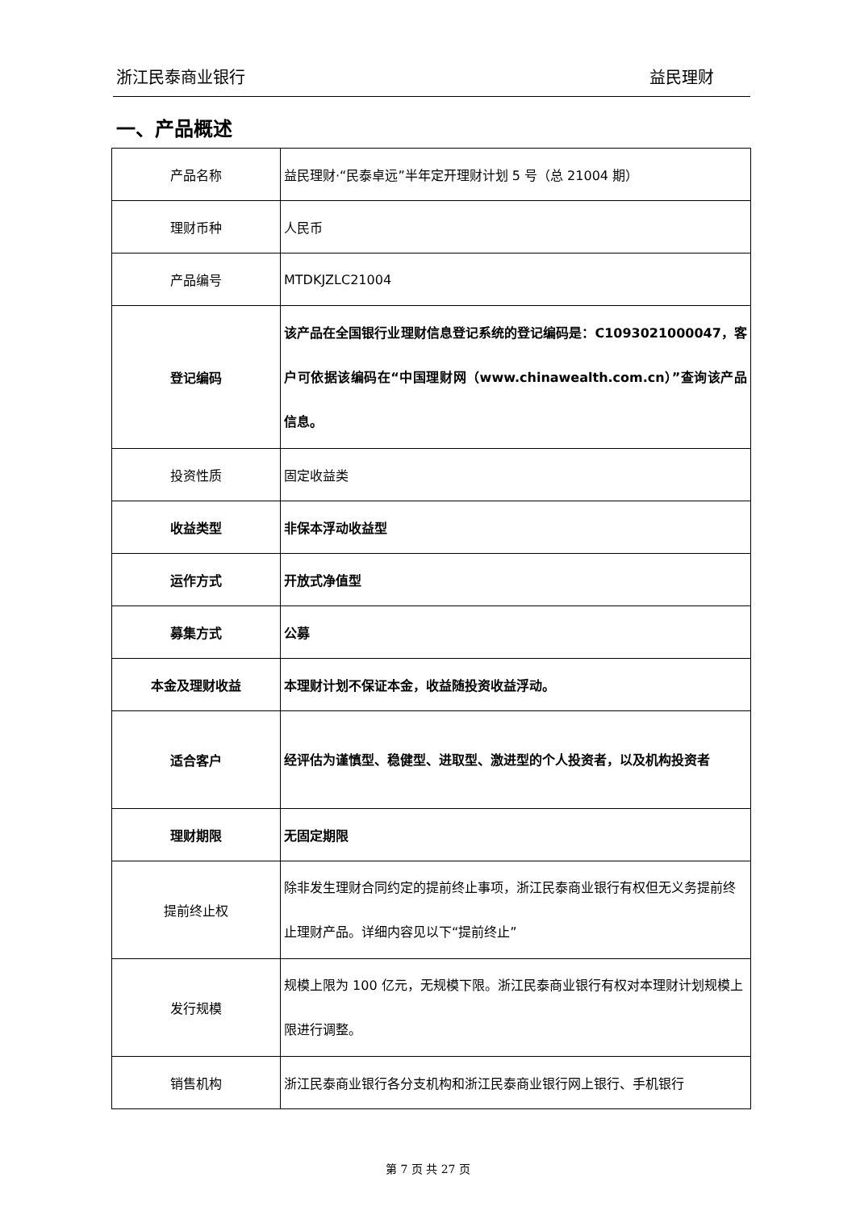浙江民泰商业银行 益民理财
一、产品概述
| 产品名称 | 益民理财·“民泰卓远”半年定开理财计划 5 号（总 21004 期） |
| 理财币种 | 人民币 |
| 产品编号 | MTDKJZLC21004 |
| 登记编码 | 该产品在全国银行业理财信息登记系统的登记编码是：C1093021000047，客户可依据该编码在“中国理财网（www.chinawealth.com.cn）”查询该产品信息。 |
| 投资性质 | 固定收益类 |
| 收益类型 | 非保本浮动收益型 |
| 运作方式 | 开放式净值型 |
| 募集方式 | 公募 |
| 本金及理财收益 | 本理财计划不保证本金，收益随投资收益浮动。 |
| 适合客户 | 经评估为谨慎型、稳健型、进取型、激进型的个人投资者，以及机构投资者 |
| 理财期限 | 无固定期限 |
| 提前终止权 | 除非发生理财合同约定的提前终止事项，浙江民泰商业银行有权但无义务提前终止理财产品。详细内容见以下“提前终止” |
| 发行规模 | 规模上限为 100 亿元，无规模下限。浙江民泰商业银行有权对本理财计划规模上限进行调整。 |
| 销售机构 | 浙江民泰商业银行各分支机构和浙江民泰商业银行网上银行、手机银行 |
第 7 页 共 27 页